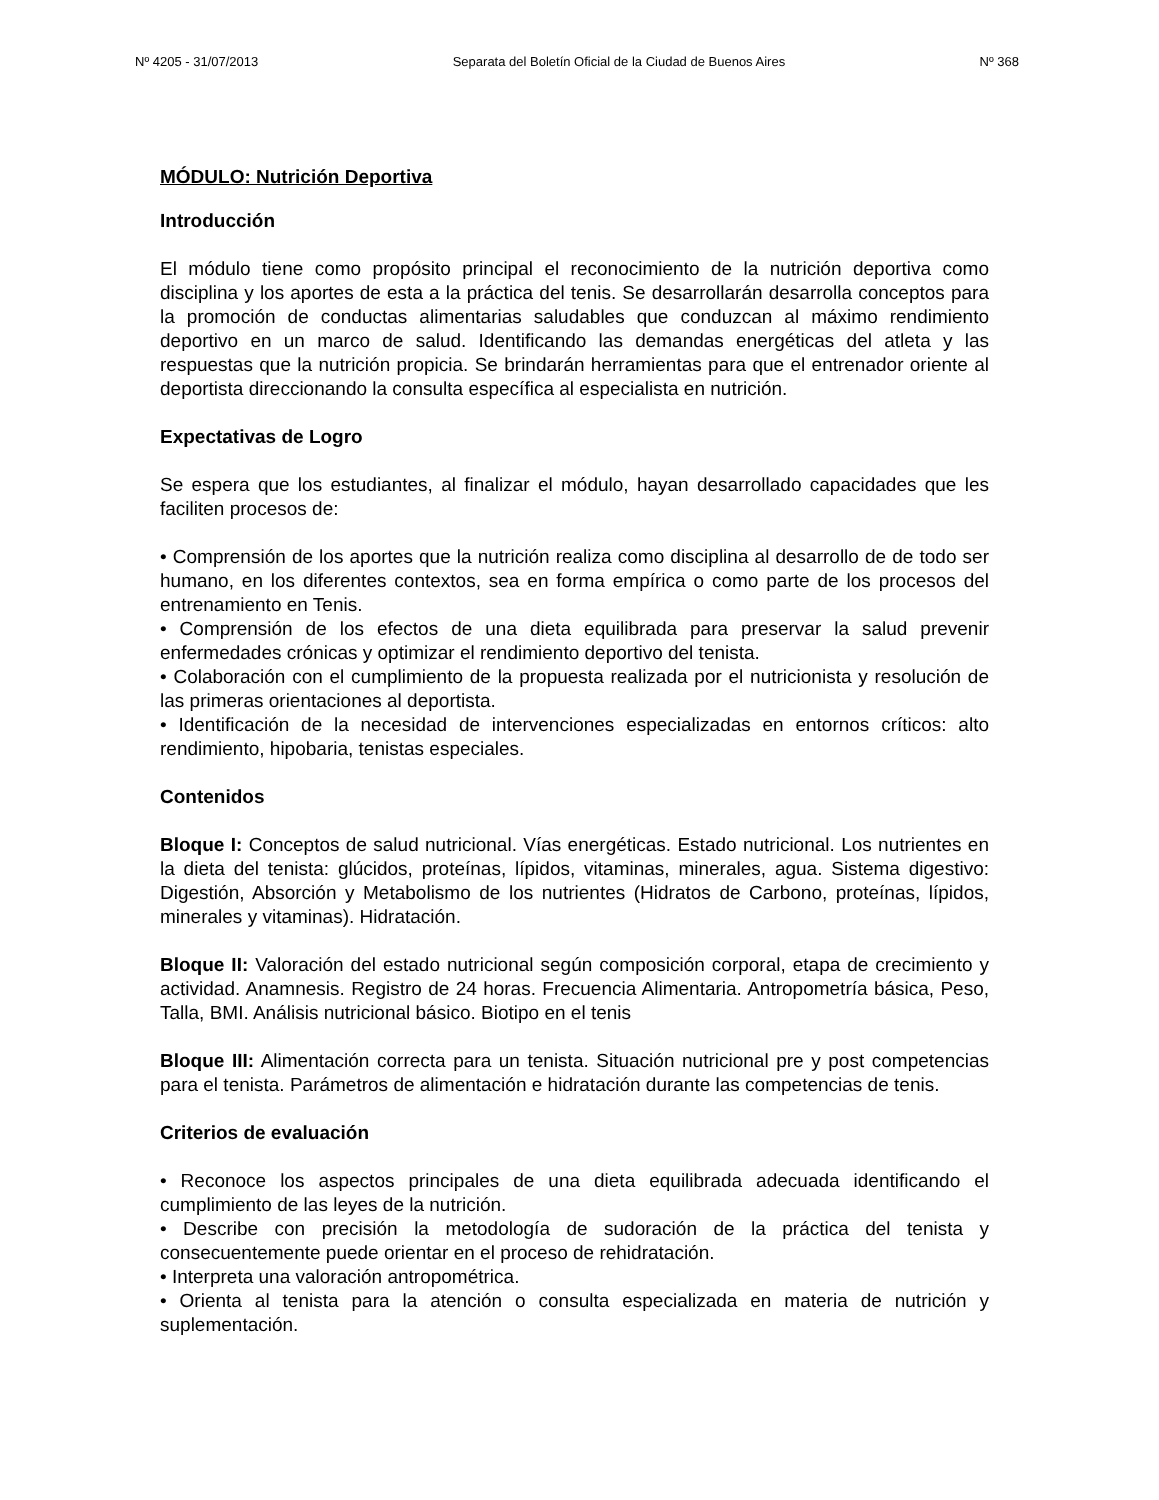Nº 4205 - 31/07/2013 Separata del Boletín Oficial de la Ciudad de Buenos Aires Nº 368
MÓDULO: Nutrición Deportiva
Introducción
El módulo tiene como propósito principal el reconocimiento de la nutrición deportiva como disciplina y los aportes de esta a la práctica del tenis. Se desarrollarán desarrolla conceptos para la promoción de conductas alimentarias saludables que conduzcan al máximo rendimiento deportivo en un marco de salud. Identificando las demandas energéticas del atleta y las respuestas que la nutrición propicia. Se brindarán herramientas para que el entrenador oriente al deportista direccionando la consulta específica al especialista en nutrición.
Expectativas de Logro
Se espera que los estudiantes, al finalizar el módulo, hayan desarrollado capacidades que les faciliten procesos de:
• Comprensión de los aportes que la nutrición realiza como disciplina al desarrollo de de todo ser humano, en los diferentes contextos, sea en forma empírica o como parte de los procesos del entrenamiento en Tenis.
• Comprensión de los efectos de una dieta equilibrada para preservar la salud prevenir enfermedades crónicas y optimizar el rendimiento deportivo del tenista.
• Colaboración con el cumplimiento de la propuesta realizada por el nutricionista y resolución de las primeras orientaciones al deportista.
• Identificación de la necesidad de intervenciones especializadas en entornos críticos: alto rendimiento, hipobaria, tenistas especiales.
Contenidos
Bloque I: Conceptos de salud nutricional. Vías energéticas. Estado nutricional. Los nutrientes en la dieta del tenista: glúcidos, proteínas, lípidos, vitaminas, minerales, agua. Sistema digestivo: Digestión, Absorción y Metabolismo de los nutrientes (Hidratos de Carbono, proteínas, lípidos, minerales y vitaminas). Hidratación.
Bloque II: Valoración del estado nutricional según composición corporal, etapa de crecimiento y actividad. Anamnesis. Registro de 24 horas. Frecuencia Alimentaria. Antropometría básica, Peso, Talla, BMI. Análisis nutricional básico. Biotipo en el tenis
Bloque III: Alimentación correcta para un tenista. Situación nutricional pre y post competencias para el tenista. Parámetros de alimentación e hidratación durante las competencias de tenis.
Criterios de evaluación
• Reconoce los aspectos principales de una dieta equilibrada adecuada identificando el cumplimiento de las leyes de la nutrición.
• Describe con precisión la metodología de sudoración de la práctica del tenista y consecuentemente puede orientar en el proceso de rehidratación.
• Interpreta una valoración antropométrica.
• Orienta al tenista para la atención o consulta especializada en materia de nutrición y suplementación.